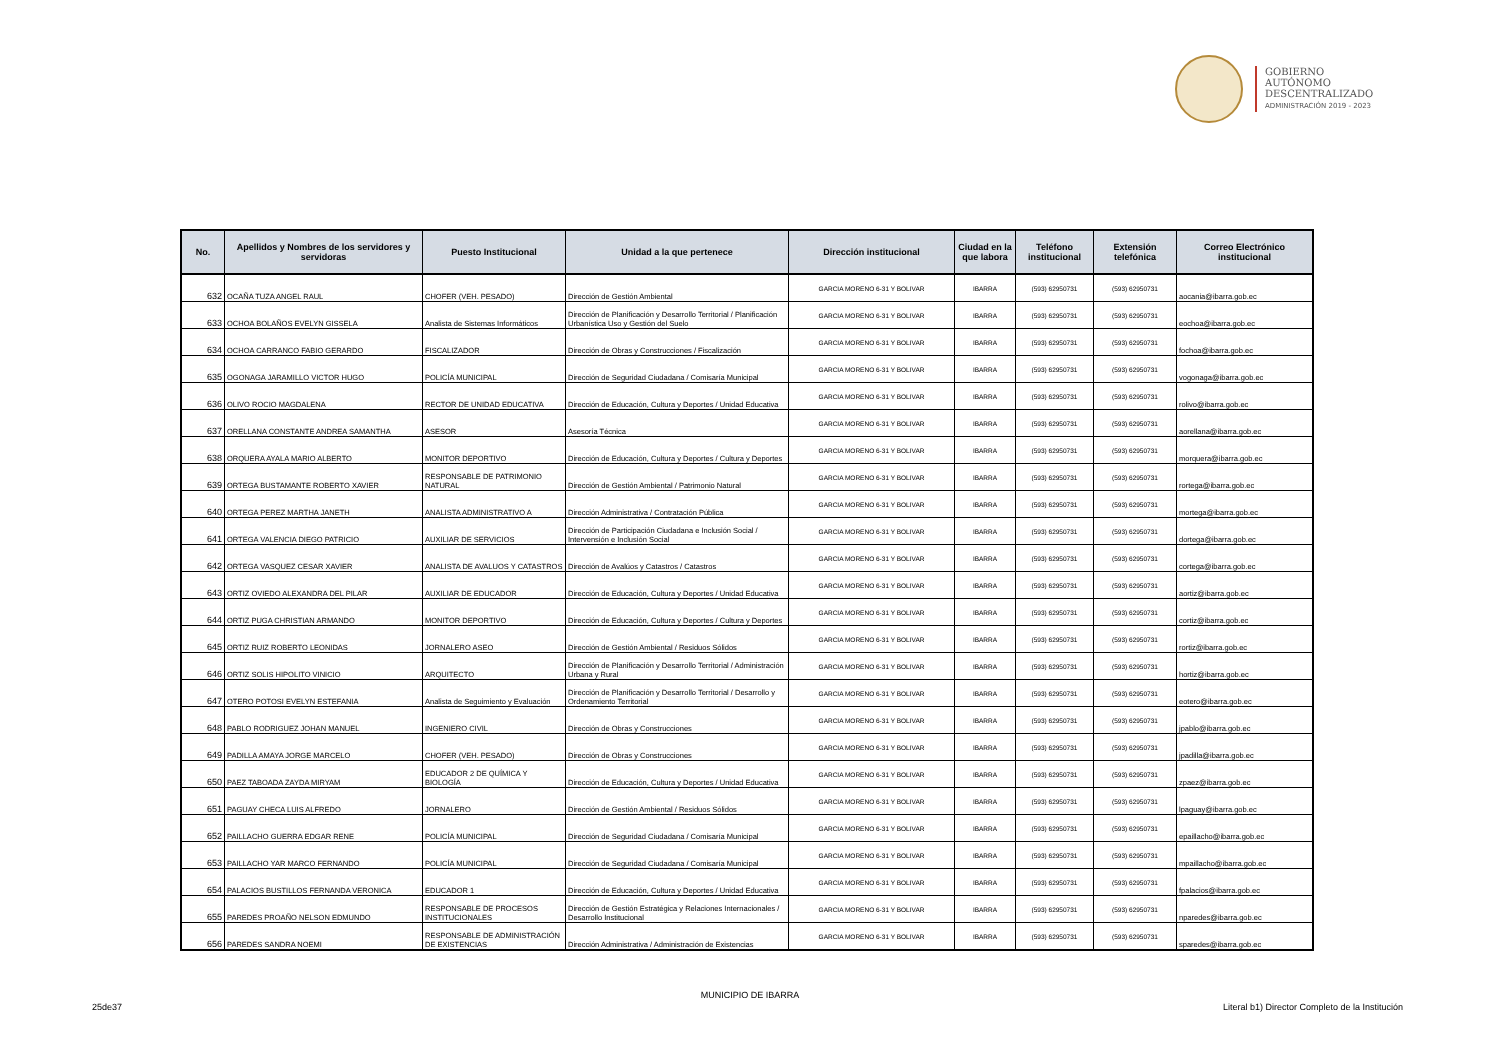GOBIERNO
AUTÓNOMO
DESCENTRALIZADO
ADMINISTRACIÓN 2019 - 2023
| No. | Apellidos y Nombres de los servidores y servidoras | Puesto Institucional | Unidad a la que pertenece | Dirección institucional | Ciudad en la que labora | Teléfono institucional | Extensión telefónica | Correo Electrónico institucional |
| --- | --- | --- | --- | --- | --- | --- | --- | --- |
| 632 | OCAÑA TUZA ANGEL RAUL | CHOFER (VEH. PESADO) | Dirección de Gestión Ambiental | GARCIA MORENO 6-31 Y BOLIVAR | IBARRA | (593) 62950731 | (593) 62950731 | aocania@ibarra.gob.ec |
| 633 | OCHOA BOLAÑOS EVELYN GISSELA | Analista de Sistemas Informáticos | Dirección de Planificación y Desarrollo Territorial / Planificación Urbanística Uso y Gestión del Suelo | GARCIA MORENO 6-31 Y BOLIVAR | IBARRA | (593) 62950731 | (593) 62950731 | eochoa@ibarra.gob.ec |
| 634 | OCHOA CARRANCO FABIO GERARDO | FISCALIZADOR | Dirección de Obras y Construcciones / Fiscalización | GARCIA MORENO 6-31 Y BOLIVAR | IBARRA | (593) 62950731 | (593) 62950731 | fochoa@ibarra.gob.ec |
| 635 | OGONAGA JARAMILLO VICTOR HUGO | POLICÍA MUNICIPAL | Dirección de Seguridad Ciudadana / Comisaría Municipal | GARCIA MORENO 6-31 Y BOLIVAR | IBARRA | (593) 62950731 | (593) 62950731 | vogonaga@ibarra.gob.ec |
| 636 | OLIVO ROCIO MAGDALENA | RECTOR DE UNIDAD EDUCATIVA | Dirección de Educación, Cultura y Deportes / Unidad Educativa | GARCIA MORENO 6-31 Y BOLIVAR | IBARRA | (593) 62950731 | (593) 62950731 | rolivo@ibarra.gob.ec |
| 637 | ORELLANA CONSTANTE ANDREA SAMANTHA | ASESOR | Asesoría Técnica | GARCIA MORENO 6-31 Y BOLIVAR | IBARRA | (593) 62950731 | (593) 62950731 | aorellana@ibarra.gob.ec |
| 638 | ORQUERA AYALA MARIO ALBERTO | MONITOR DEPORTIVO | Dirección de Educación, Cultura y Deportes / Cultura y Deportes | GARCIA MORENO 6-31 Y BOLIVAR | IBARRA | (593) 62950731 | (593) 62950731 | morquera@ibarra.gob.ec |
| 639 | ORTEGA BUSTAMANTE ROBERTO XAVIER | RESPONSABLE DE PATRIMONIO NATURAL | Dirección de Gestión Ambiental / Patrimonio Natural | GARCIA MORENO 6-31 Y BOLIVAR | IBARRA | (593) 62950731 | (593) 62950731 | rortega@ibarra.gob.ec |
| 640 | ORTEGA PEREZ MARTHA JANETH | ANALISTA ADMINISTRATIVO A | Dirección Administrativa / Contratación Pública | GARCIA MORENO 6-31 Y BOLIVAR | IBARRA | (593) 62950731 | (593) 62950731 | mortega@ibarra.gob.ec |
| 641 | ORTEGA VALENCIA DIEGO PATRICIO | AUXILIAR DE SERVICIOS | Dirección de Participación Ciudadana e Inclusión Social / Intervensión e Inclusión Social | GARCIA MORENO 6-31 Y BOLIVAR | IBARRA | (593) 62950731 | (593) 62950731 | dortega@ibarra.gob.ec |
| 642 | ORTEGA VASQUEZ CESAR XAVIER | ANALISTA DE AVALUOS Y CATASTROS | Dirección de Avalúos y Catastros / Catastros | GARCIA MORENO 6-31 Y BOLIVAR | IBARRA | (593) 62950731 | (593) 62950731 | cortega@ibarra.gob.ec |
| 643 | ORTIZ OVIEDO ALEXANDRA DEL PILAR | AUXILIAR DE EDUCADOR | Dirección de Educación, Cultura y Deportes / Unidad Educativa | GARCIA MORENO 6-31 Y BOLIVAR | IBARRA | (593) 62950731 | (593) 62950731 | aortiz@ibarra.gob.ec |
| 644 | ORTIZ PUGA CHRISTIAN ARMANDO | MONITOR DEPORTIVO | Dirección de Educación, Cultura y Deportes / Cultura y Deportes | GARCIA MORENO 6-31 Y BOLIVAR | IBARRA | (593) 62950731 | (593) 62950731 | cortiz@ibarra.gob.ec |
| 645 | ORTIZ RUIZ ROBERTO LEONIDAS | JORNALERO ASEO | Dirección de Gestión Ambiental / Residuos Sólidos | GARCIA MORENO 6-31 Y BOLIVAR | IBARRA | (593) 62950731 | (593) 62950731 | rortiz@ibarra.gob.ec |
| 646 | ORTIZ SOLIS HIPOLITO VINICIO | ARQUITECTO | Dirección de Planificación y Desarrollo Territorial / Administración Urbana y Rural | GARCIA MORENO 6-31 Y BOLIVAR | IBARRA | (593) 62950731 | (593) 62950731 | hortiz@ibarra.gob.ec |
| 647 | OTERO POTOSI EVELYN ESTEFANIA | Analista de Seguimiento y Evaluación | Dirección de Planificación y Desarrollo Territorial / Desarrollo y Ordenamiento Territorial | GARCIA MORENO 6-31 Y BOLIVAR | IBARRA | (593) 62950731 | (593) 62950731 | eotero@ibarra.gob.ec |
| 648 | PABLO RODRIGUEZ JOHAN MANUEL | INGENIERO CIVIL | Dirección de Obras y Construcciones | GARCIA MORENO 6-31 Y BOLIVAR | IBARRA | (593) 62950731 | (593) 62950731 | jpablo@ibarra.gob.ec |
| 649 | PADILLA AMAYA JORGE MARCELO | CHOFER (VEH. PESADO) | Dirección de Obras y Construcciones | GARCIA MORENO 6-31 Y BOLIVAR | IBARRA | (593) 62950731 | (593) 62950731 | jpadilla@ibarra.gob.ec |
| 650 | PAEZ TABOADA ZAYDA MIRYAM | EDUCADOR 2 DE QUÍMICA Y BIOLOGÍA | Dirección de Educación, Cultura y Deportes / Unidad Educativa | GARCIA MORENO 6-31 Y BOLIVAR | IBARRA | (593) 62950731 | (593) 62950731 | zpaez@ibarra.gob.ec |
| 651 | PAGUAY CHECA LUIS ALFREDO | JORNALERO | Dirección de Gestión Ambiental / Residuos Sólidos | GARCIA MORENO 6-31 Y BOLIVAR | IBARRA | (593) 62950731 | (593) 62950731 | lpaguay@ibarra.gob.ec |
| 652 | PAILLACHO GUERRA EDGAR RENE | POLICÍA MUNICIPAL | Dirección de Seguridad Ciudadana / Comisaría Municipal | GARCIA MORENO 6-31 Y BOLIVAR | IBARRA | (593) 62950731 | (593) 62950731 | epaillacho@ibarra.gob.ec |
| 653 | PAILLACHO YAR MARCO FERNANDO | POLICÍA MUNICIPAL | Dirección de Seguridad Ciudadana / Comisaría Municipal | GARCIA MORENO 6-31 Y BOLIVAR | IBARRA | (593) 62950731 | (593) 62950731 | mpaillacho@ibarra.gob.ec |
| 654 | PALACIOS BUSTILLOS FERNANDA VERONICA | EDUCADOR 1 | Dirección de Educación, Cultura y Deportes / Unidad Educativa | GARCIA MORENO 6-31 Y BOLIVAR | IBARRA | (593) 62950731 | (593) 62950731 | fpalacios@ibarra.gob.ec |
| 655 | PAREDES PROAÑO NELSON EDMUNDO | RESPONSABLE DE PROCESOS INSTITUCIONALES | Dirección de Gestión Estratégica y Relaciones Internacionales / Desarrollo Institucional | GARCIA MORENO 6-31 Y BOLIVAR | IBARRA | (593) 62950731 | (593) 62950731 | nparedes@ibarra.gob.ec |
| 656 | PAREDES SANDRA NOEMI | RESPONSABLE DE ADMINISTRACIÓN DE EXISTENCIAS | Dirección Administrativa / Administración de Existencias | GARCIA MORENO 6-31 Y BOLIVAR | IBARRA | (593) 62950731 | (593) 62950731 | sparedes@ibarra.gob.ec |
MUNICIPIO DE IBARRA
25de37
Literal b1) Director Completo de la Institución